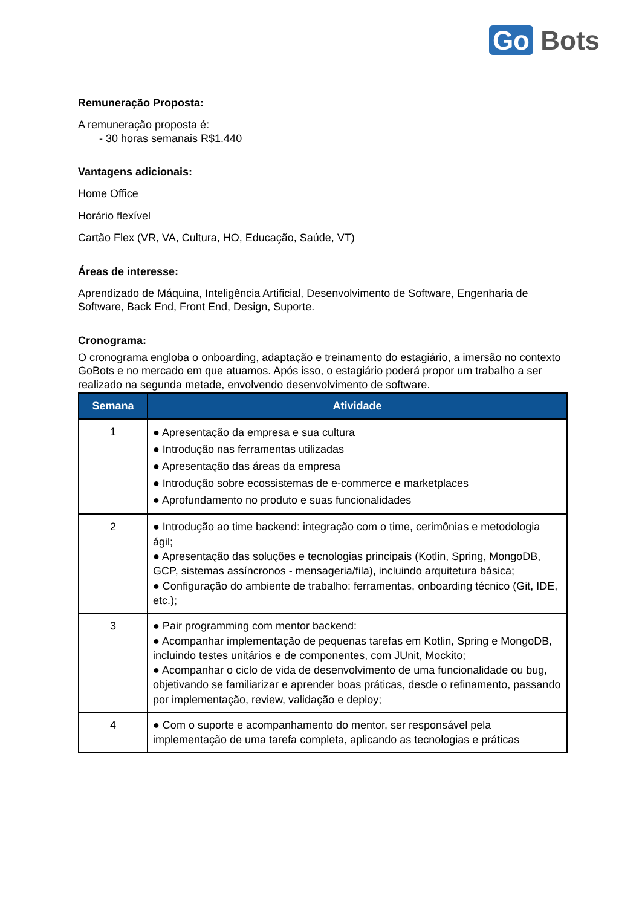Go Bots
Remuneração Proposta:
A remuneração proposta é:
- 30 horas semanais R$1.440
Vantagens adicionais:
Home Office
Horário flexível
Cartão Flex (VR, VA, Cultura, HO, Educação, Saúde, VT)
Áreas de interesse:
Aprendizado de Máquina, Inteligência Artificial, Desenvolvimento de Software, Engenharia de Software, Back End, Front End, Design, Suporte.
Cronograma:
O cronograma engloba o onboarding, adaptação e treinamento do estagiário, a imersão no contexto GoBots e no mercado em que atuamos. Após isso, o estagiário poderá propor um trabalho a ser realizado na segunda metade, envolvendo desenvolvimento de software.
| Semana | Atividade |
| --- | --- |
| 1 | ● Apresentação da empresa e sua cultura ● Introdução nas ferramentas utilizadas ● Apresentação das áreas da empresa ● Introdução sobre ecossistemas de e-commerce e marketplaces ● Aprofundamento no produto e suas funcionalidades |
| 2 | ● Introdução ao time backend: integração com o time, cerimônias e metodologia ágil; ● Apresentação das soluções e tecnologias principais (Kotlin, Spring, MongoDB, GCP, sistemas assíncronos - mensageria/fila), incluindo arquitetura básica; ● Configuração do ambiente de trabalho: ferramentas, onboarding técnico (Git, IDE, etc.); |
| 3 | ● Pair programming com mentor backend: ● Acompanhar implementação de pequenas tarefas em Kotlin, Spring e MongoDB, incluindo testes unitários e de componentes, com JUnit, Mockito; ● Acompanhar o ciclo de vida de desenvolvimento de uma funcionalidade ou bug, objetivando se familiarizar e aprender boas práticas, desde o refinamento, passando por implementação, review, validação e deploy; |
| 4 | ● Com o suporte e acompanhamento do mentor, ser responsável pela implementação de uma tarefa completa, aplicando as tecnologias e práticas |